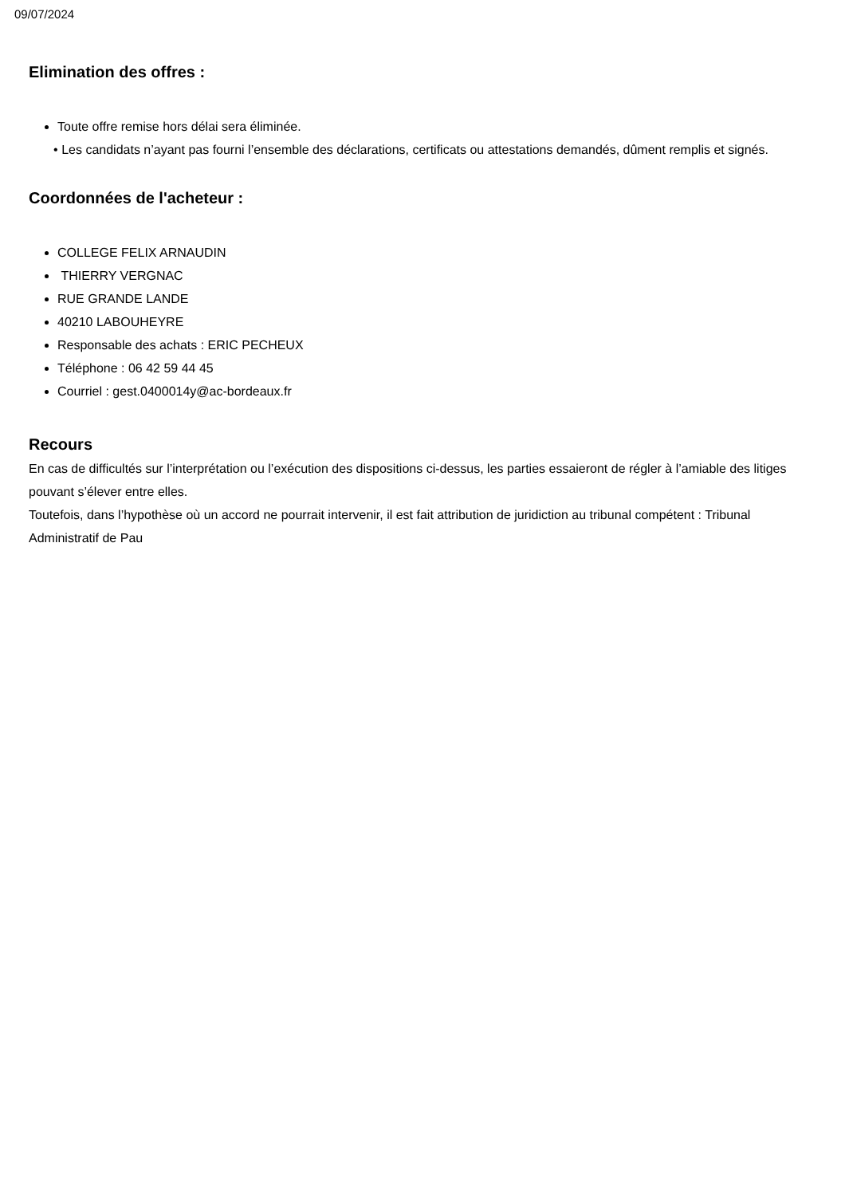09/07/2024
Elimination des offres :
Toute offre remise hors délai sera éliminée.
• Les candidats n’ayant pas fourni l’ensemble des déclarations, certificats ou attestations demandés, dûment remplis et signés.
Coordonnées de l'acheteur :
COLLEGE FELIX ARNAUDIN
THIERRY VERGNAC
RUE GRANDE LANDE
40210 LABOUHEYRE
Responsable des achats : ERIC PECHEUX
Téléphone : 06 42 59 44 45
Courriel : gest.0400014y@ac-bordeaux.fr
Recours
En cas de difficultés sur l’interprétation ou l’exécution des dispositions ci-dessus, les parties essaieront de régler à l’amiable des litiges pouvant s’élever entre elles.
Toutefois, dans l’hypothèse où un accord ne pourrait intervenir, il est fait attribution de juridiction au tribunal compétent : Tribunal Administratif de Pau